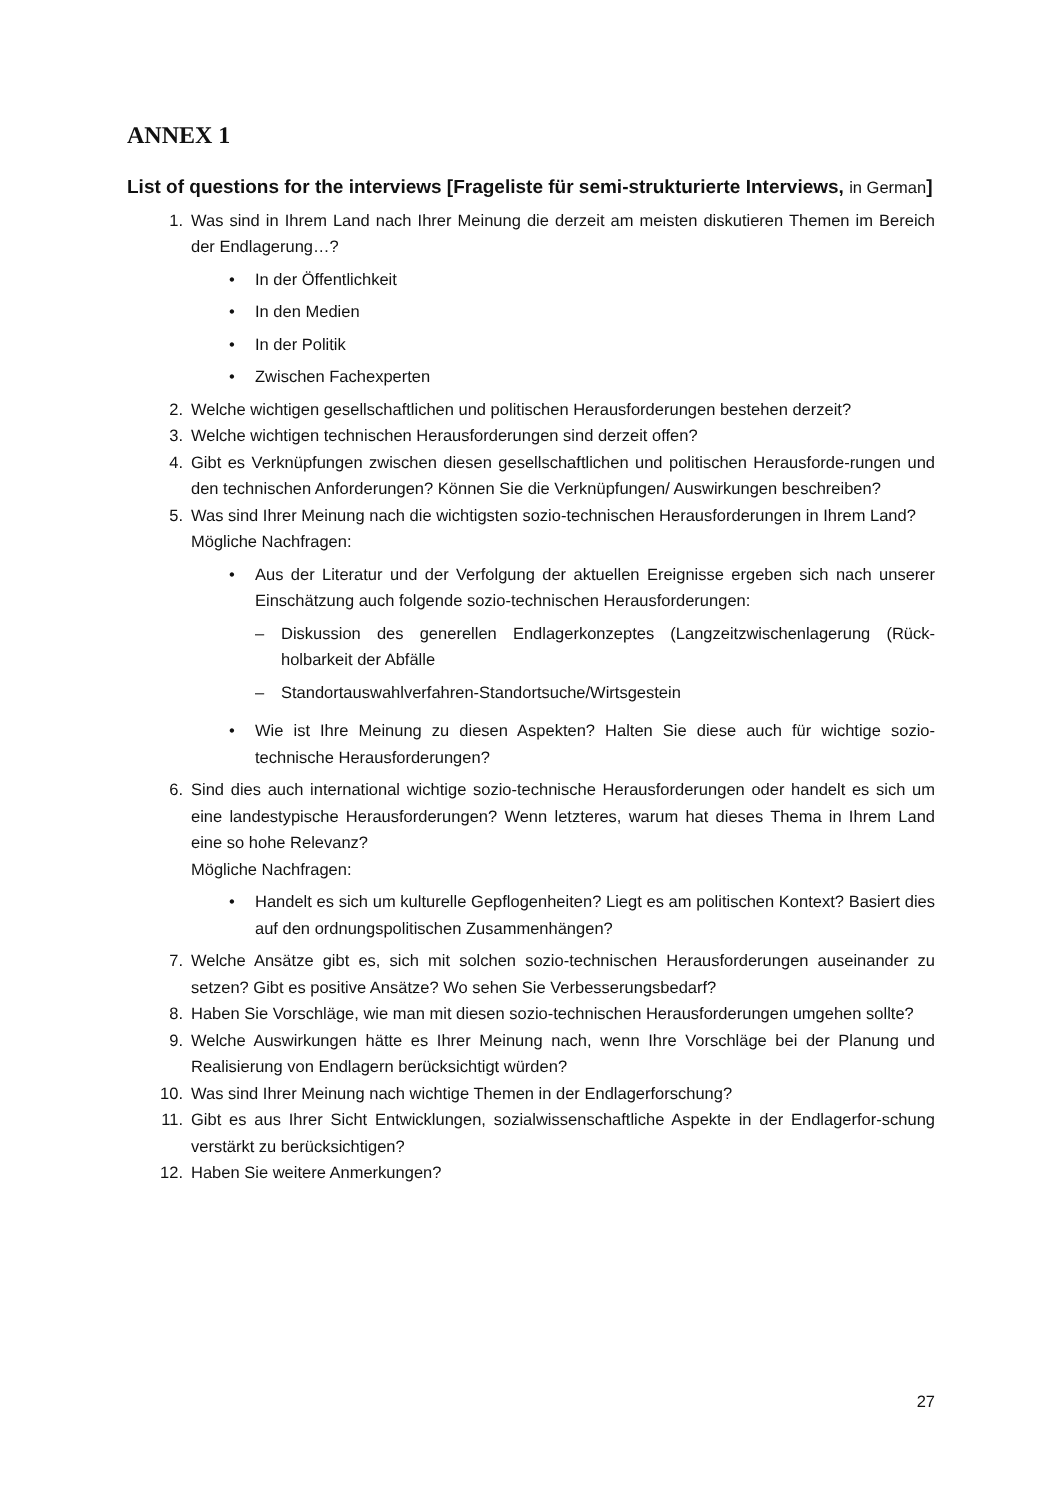ANNEX 1
List of questions for the interviews [Frageliste für semi-strukturierte Interviews, in German]
1. Was sind in Ihrem Land nach Ihrer Meinung die derzeit am meisten diskutieren Themen im Bereich der Endlagerung…?
• In der Öffentlichkeit
• In den Medien
• In der Politik
• Zwischen Fachexperten
2. Welche wichtigen gesellschaftlichen und politischen Herausforderungen bestehen derzeit?
3. Welche wichtigen technischen Herausforderungen sind derzeit offen?
4. Gibt es Verknüpfungen zwischen diesen gesellschaftlichen und politischen Herausforde-rungen und den technischen Anforderungen? Können Sie die Verknüpfungen/ Auswirkungen beschreiben?
5. Was sind Ihrer Meinung nach die wichtigsten sozio-technischen Herausforderungen in Ihrem Land?
Mögliche Nachfragen:
• Aus der Literatur und der Verfolgung der aktuellen Ereignisse ergeben sich nach unserer Einschätzung auch folgende sozio-technischen Herausforderungen:
– Diskussion des generellen Endlagerkonzeptes (Langzeitzwischenlagerung (Rück-holbarkeit der Abfälle
– Standortauswahlverfahren-Standortsuche/Wirtsgestein
• Wie ist Ihre Meinung zu diesen Aspekten? Halten Sie diese auch für wichtige sozio-technische Herausforderungen?
6. Sind dies auch international wichtige sozio-technische Herausforderungen oder handelt es sich um eine landestypische Herausforderungen? Wenn letzteres, warum hat dieses Thema in Ihrem Land eine so hohe Relevanz?
Mögliche Nachfragen:
• Handelt es sich um kulturelle Gepflogenheiten? Liegt es am politischen Kontext? Basiert dies auf den ordnungspolitischen Zusammenhängen?
7. Welche Ansätze gibt es, sich mit solchen sozio-technischen Herausforderungen auseinander zu setzen? Gibt es positive Ansätze? Wo sehen Sie Verbesserungsbedarf?
8. Haben Sie Vorschläge, wie man mit diesen sozio-technischen Herausforderungen umgehen sollte?
9. Welche Auswirkungen hätte es Ihrer Meinung nach, wenn Ihre Vorschläge bei der Planung und Realisierung von Endlagern berücksichtigt würden?
10. Was sind Ihrer Meinung nach wichtige Themen in der Endlagerforschung?
11. Gibt es aus Ihrer Sicht Entwicklungen, sozialwissenschaftliche Aspekte in der Endlagerfor-schung verstärkt zu berücksichtigen?
12. Haben Sie weitere Anmerkungen?
27